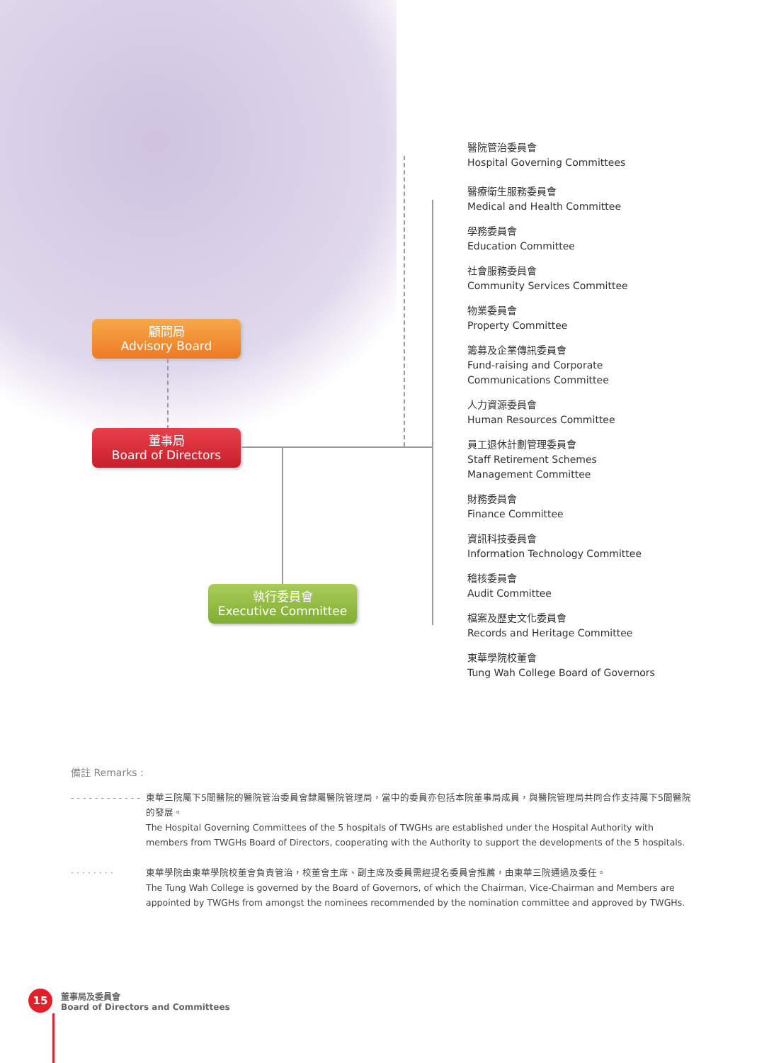顧問局
Advisory Board
董事局
Board of Directors
執行委員會
Executive Committee
醫院管治委員會
Hospital Governing Committees
醫療衛生服務委員會
Medical and Health Committee
學務委員會
Education Committee
社會服務委員會
Community Services Committee
物業委員會
Property Committee
籌募及企業傳訊委員會
Fund-raising and Corporate
Communications Committee
人力資源委員會
Human Resources Committee
員工退休計劃管理委員會
Staff Retirement Schemes
Management Committee
財務委員會
Finance Committee
資訊科技委員會
Information Technology Committee
稽核委員會
Audit Committee
檔案及歷史文化委員會
Records and Heritage Committee
東華學院校董會
Tung Wah College Board of Governors
備註 Remarks :
- - - - - - - - - - - -
東華三院屬下5間醫院的醫院管治委員會隸屬醫院管理局，當中的委員亦包括本院董事局成員，與醫院管理局共同合作支持屬下5間醫院的發展。
The Hospital Governing Committees of the 5 hospitals of TWGHs are established under the Hospital Authority with members from TWGHs Board of Directors, cooperating with the Authority to support the developments of the 5 hospitals.
· · · · · · · ·
東華學院由東華學院校董會負責管治，校董會主席、副主席及委員需經提名委員會推薦，由東華三院通過及委任。
The Tung Wah College is governed by the Board of Governors, of which the Chairman, Vice-Chairman and Members are appointed by TWGHs from amongst the nominees recommended by the nomination committee and approved by TWGHs.
15
董事局及委員會
Board of Directors and Committees